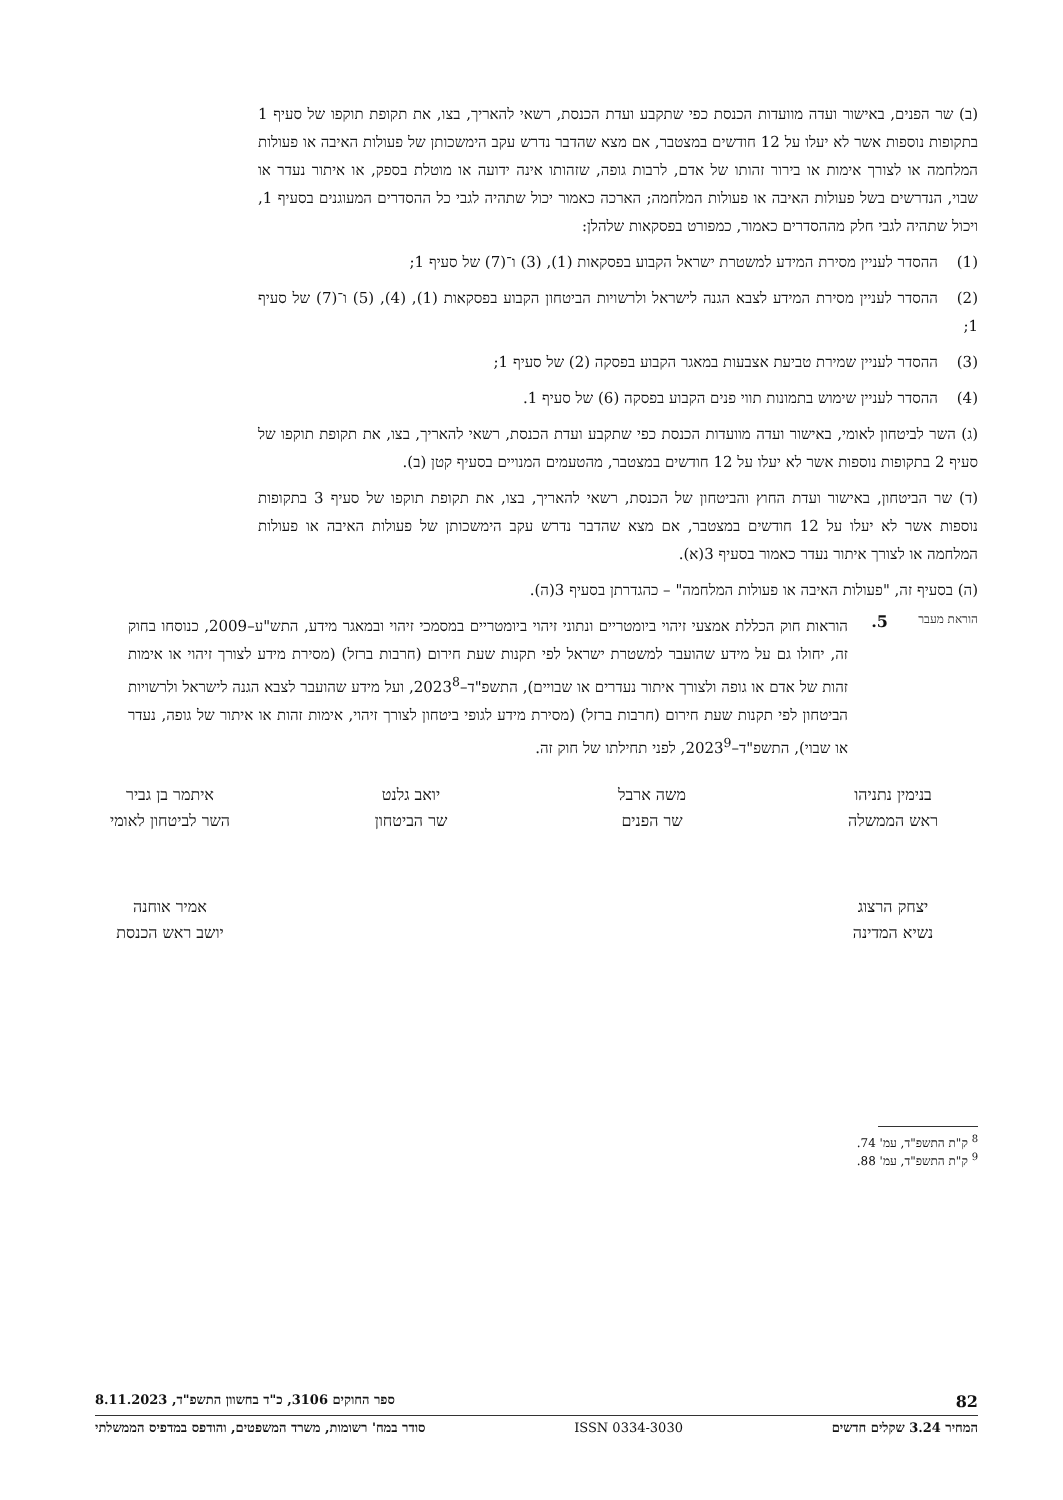(ב) שר הפנים, באישור ועדה מוועדות הכנסת כפי שתקבע ועדת הכנסת, רשאי להאריך, בצו, את תקופת תוקפו של סעיף 1 בתקופות נוספות אשר לא יעלו על 12 חודשים במצטבר, אם מצא שהדבר נדרש עקב הימשכותן של פעולות האיבה או פעולות המלחמה או לצורך אימות או בירור זהותו של אדם, לרבות גופה, שזהותו אינה ידועה או מוטלת בספק, או איתור נעדר או שבוי, הנדרשים בשל פעולות האיבה או פעולות המלחמה; הארכה כאמור יכול שתהיה לגבי כל ההסדרים המעוגנים בסעיף 1, ויכול שתהיה לגבי חלק מההסדרים כאמור, כמפורט בפסקאות שלהלן:
(1) ההסדר לעניין מסירת המידע למשטרת ישראל הקבוע בפסקאות (1), (3) ו־(7) של סעיף 1;
(2) ההסדר לעניין מסירת המידע לצבא הגנה לישראל ולרשויות הביטחון הקבוע בפסקאות (1), (4), (5) ו־(7) של סעיף 1;
(3) ההסדר לעניין שמירת טביעת אצבעות במאגר הקבוע בפסקה (2) של סעיף 1;
(4) ההסדר לעניין שימוש בתמונות תווי פנים הקבוע בפסקה (6) של סעיף 1.
(ג) השר לביטחון לאומי, באישור ועדה מוועדות הכנסת כפי שתקבע ועדת הכנסת, רשאי להאריך, בצו, את תקופת תוקפו של סעיף 2 בתקופות נוספות אשר לא יעלו על 12 חודשים במצטבר, מהטעמים המנויים בסעיף קטן (ב).
(ד) שר הביטחון, באישור ועדת החוץ והביטחון של הכנסת, רשאי להאריך, בצו, את תקופת תוקפו של סעיף 3 בתקופות נוספות אשר לא יעלו על 12 חודשים במצטבר, אם מצא שהדבר נדרש עקב הימשכותן של פעולות האיבה או פעולות המלחמה או לצורך איתור נעדר כאמור בסעיף 3(א).
(ה) בסעיף זה, "פעולות האיבה או פעולות המלחמה" – כהגדרתן בסעיף 3(ה).
הוראת מעבר
5.
הוראות חוק הכללת אמצעי זיהוי ביומטריים ונתוני זיהוי ביומטריים במסמכי זיהוי ובמאגר מידע, התש"ע–2009, כנוסחו בחוק זה, יחולו גם על מידע שהועבר למשטרת ישראל לפי תקנות שעת חירום (חרבות ברזל) (מסירת מידע לצורך זיהוי או אימות זהות של אדם או גופה ולצורך איתור נעדרים או שבויים), התשפ"ד–2023<sup>8</sup>, ועל מידע שהועבר לצבא הגנה לישראל ולרשויות הביטחון לפי תקנות שעת חירום (חרבות ברזל) (מסירת מידע לגופי ביטחון לצורך זיהוי, אימות זהות או איתור של גופה, נעדר או שבוי), התשפ"ד–2023<sup>9</sup>, לפני תחילתו של חוק זה.
בנימין נתניהו
ראש הממשלה
משה ארבל
שר הפנים
יואב גלנט
שר הביטחון
איתמר בן גביר
השר לביטחון לאומי
יצחק הרצוג
נשיא המדינה
אמיר אוחנה
יושב ראש הכנסת
<sup>8</sup> ק"ת התשפ"ד, עמ' 74.
<sup>9</sup> ק"ת התשפ"ד, עמ' 88.
82 ספר החוקים 3106, כ"ד בחשוון התשפ"ד, 8.11.2023
המחיר 3.24 שקלים חדשים ISSN 0334-3030 סודר במח' רשומות, משרד המשפטים, והודפס במדפיס הממשלתי